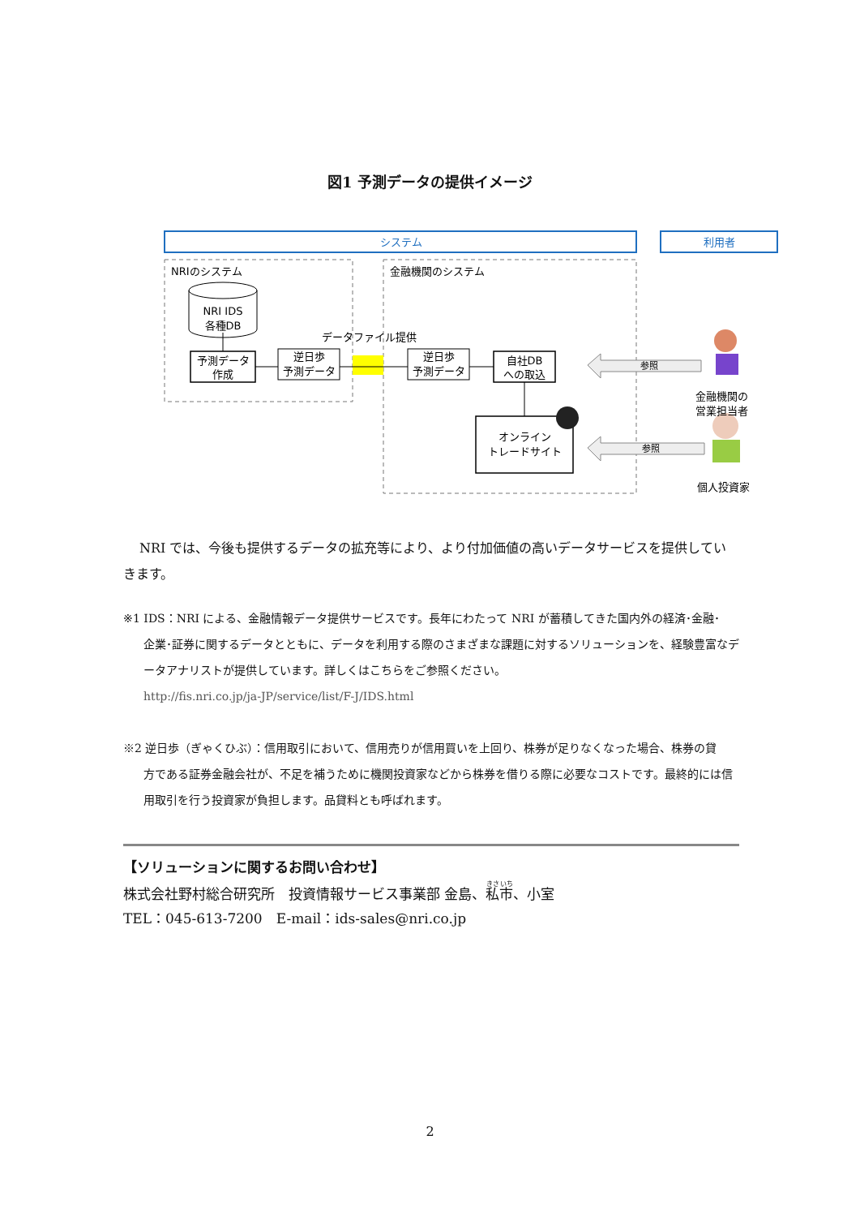図1 予測データの提供イメージ
システム
利用者
NRIのシステム
金融機関のシステム
NRI IDS
各種DB
予測データ
作成
逆日歩
予測データ
データファイル提供
逆日歩
予測データ
自社DB
への取込
オンライン
トレードサイト
参照
参照
金融機関の
営業担当者
個人投資家
NRI では、今後も提供するデータの拡充等により、より付加価値の高いデータサービスを提供していきます。
※1 IDS：NRI による、金融情報データ提供サービスです。長年にわたって NRI が蓄積してきた国内外の経済･金融･
企業･証券に関するデータとともに、データを利用する際のさまざまな課題に対するソリューションを、経験豊富なデータアナリストが提供しています。詳しくはこちらをご参照ください。
http://fis.nri.co.jp/ja-JP/service/list/F-J/IDS.html
※2 逆日歩（ぎゃくひぶ）：信用取引において、信用売りが信用買いを上回り、株券が足りなくなった場合、株券の貸
方である証券金融会社が、不足を補うために機関投資家などから株券を借りる際に必要なコストです。最終的には信用取引を行う投資家が負担します。品貸料とも呼ばれます。
【ソリューションに関するお問い合わせ】
株式会社野村総合研究所　投資情報サービス事業部 金島、私市、小室
TEL：045-613-7200　E-mail：ids-sales@nri.co.jp
2